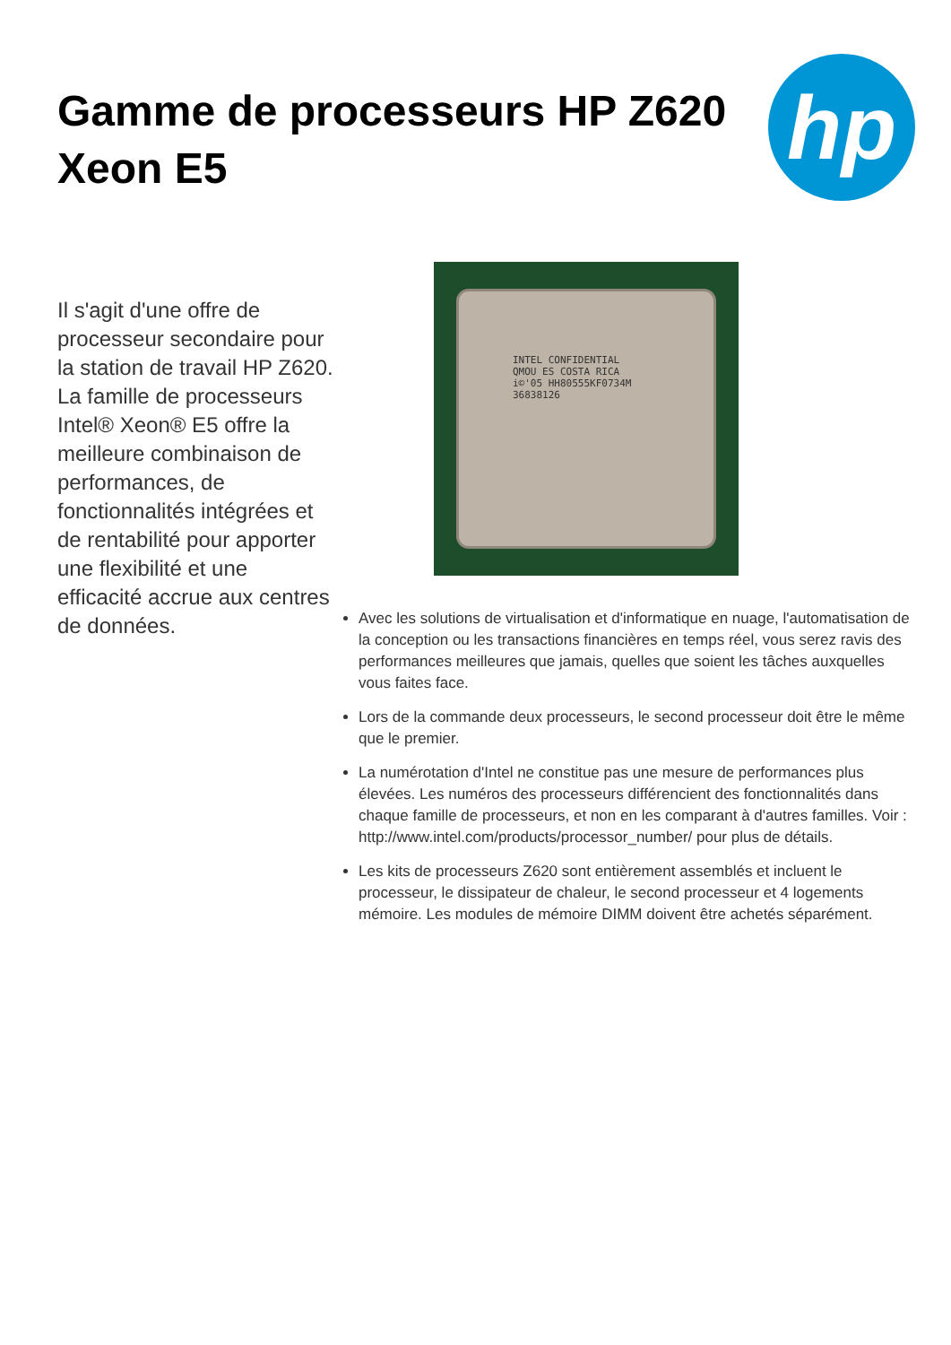Gamme de processeurs HP Z620
Xeon E5
hp
Il s'agit d'une offre de processeur secondaire pour la station de travail HP Z620. La famille de processeurs Intel® Xeon® E5 offre la meilleure combinaison de performances, de fonctionnalités intégrées et de rentabilité pour apporter une flexibilité et une efficacité accrue aux centres de données.
INTEL CONFIDENTIAL
QMOU ES COSTA RICA
i©'05 HH80555KF0734M
36838126
Avec les solutions de virtualisation et d'informatique en nuage, l'automatisation de la conception ou les transactions financières en temps réel, vous serez ravis des performances meilleures que jamais, quelles que soient les tâches auxquelles vous faites face.
Lors de la commande deux processeurs, le second processeur doit être le même que le premier.
La numérotation d'Intel ne constitue pas une mesure de performances plus élevées. Les numéros des processeurs différencient des fonctionnalités dans chaque famille de processeurs, et non en les comparant à d'autres familles. Voir : http://www.intel.com/products/processor_number/ pour plus de détails.
Les kits de processeurs Z620 sont entièrement assemblés et incluent le processeur, le dissipateur de chaleur, le second processeur et 4 logements mémoire. Les modules de mémoire DIMM doivent être achetés séparément.